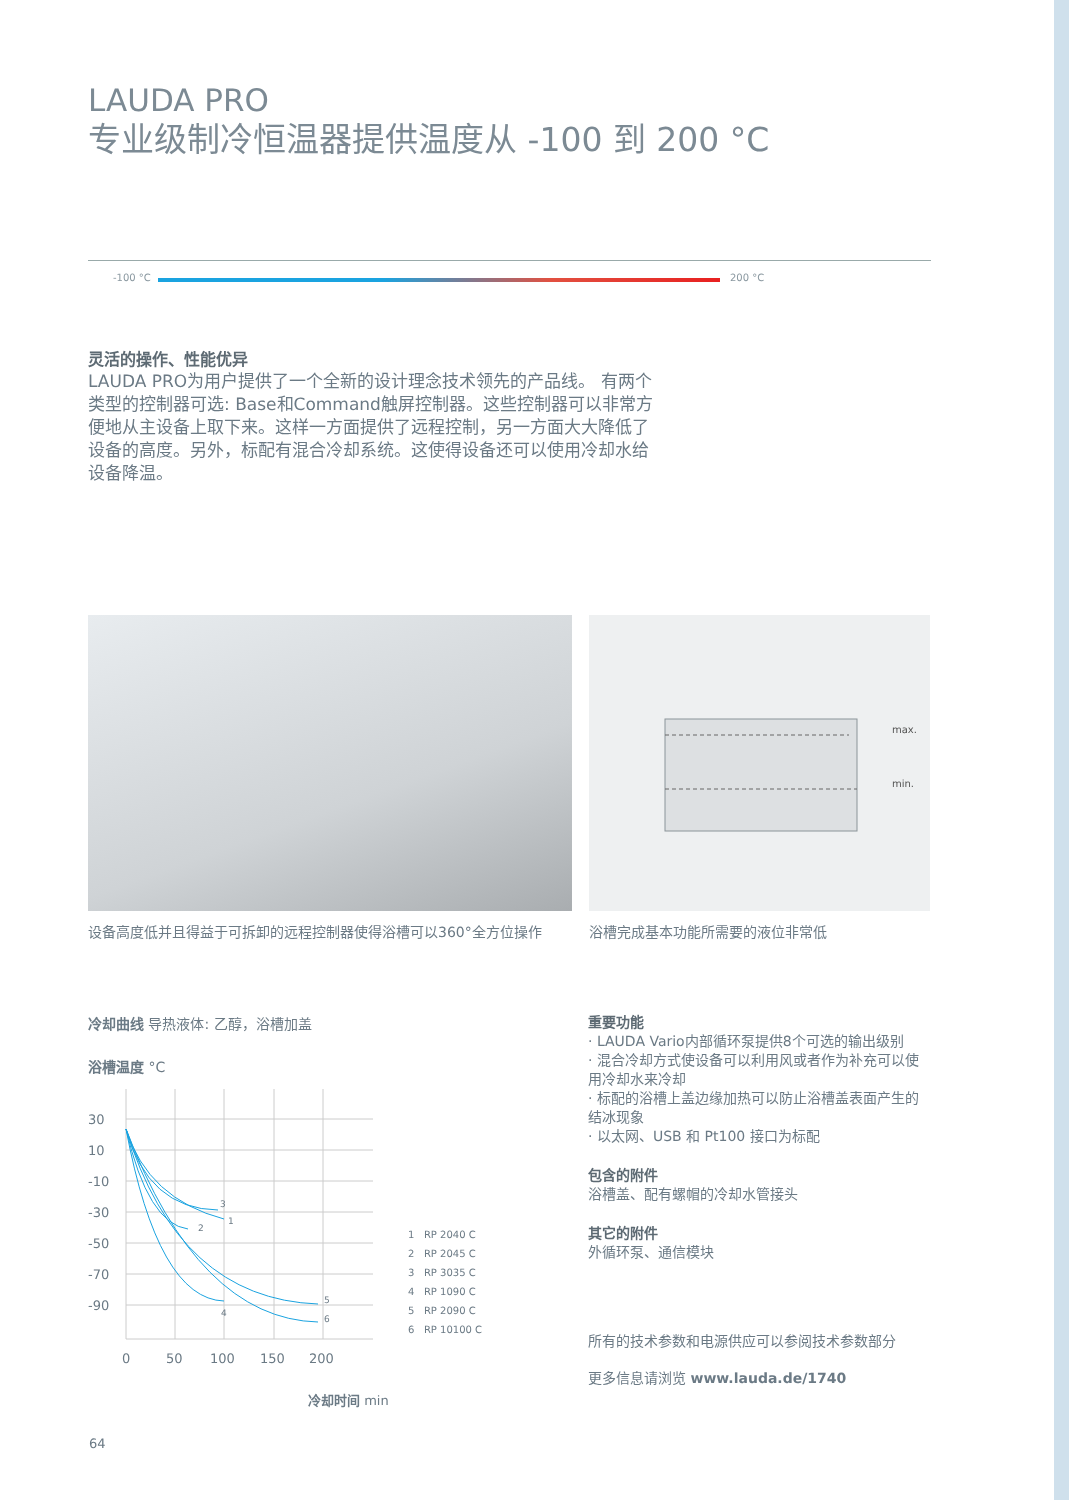LAUDA PRO
专业级制冷恒温器提供温度从 -100 到 200 °C
-100 °C 200 °C
灵活的操作、性能优异
LAUDA PRO为用户提供了一个全新的设计理念技术领先的产品线。 有两个类型的控制器可选: Base和Command触屏控制器。这些控制器可以非常方便地从主设备上取下来。这样一方面提供了远程控制，另一方面大大降低了设备的高度。另外，标配有混合冷却系统。这使得设备还可以使用冷却水给设备降温。
设备高度低并且得益于可拆卸的远程控制器使得浴槽可以360°全方位操作
max.
min.
浴槽完成基本功能所需要的液位非常低
冷却曲线 导热液体: 乙醇，浴槽加盖
浴槽温度 °C
30
10
-10
-30
-50
-70
-90
0
50
100
150
200
1
2
3
4
5
6
1 RP 2040 C
2 RP 2045 C
3 RP 3035 C
4 RP 1090 C
5 RP 2090 C
6 RP 10100 C
冷却时间 min
重要功能
· LAUDA Vario内部循环泵提供8个可选的输出级别
· 混合冷却方式使设备可以利用风或者作为补充可以使用冷却水来冷却
· 标配的浴槽上盖边缘加热可以防止浴槽盖表面产生的结冰现象
· 以太网、USB 和 Pt100 接口为标配
包含的附件
浴槽盖、配有螺帽的冷却水管接头
其它的附件
外循环泵、通信模块
所有的技术参数和电源供应可以参阅技术参数部分
更多信息请浏览 www.lauda.de/1740
64